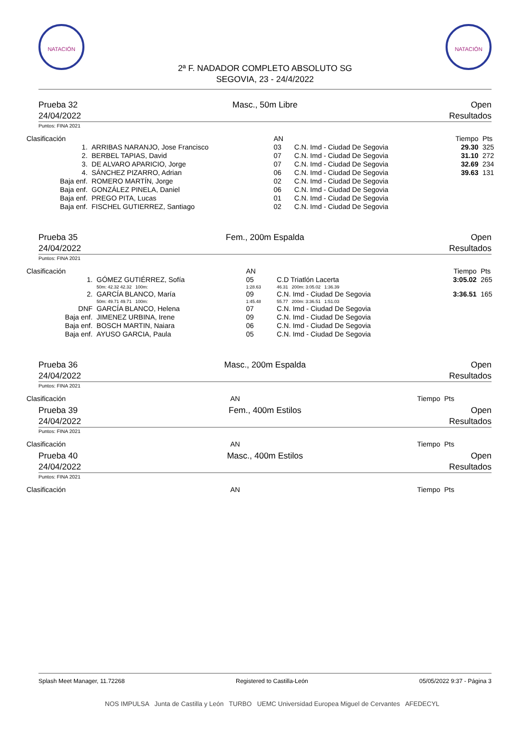NATACIÓN NATACIÓN
2ª F. NADADOR COMPLETO ABSOLUTO SG
SEGOVIA, 23 - 24/4/2022
Prueba 32
24/04/2022
Masc., 50m Libre Open
Resultados
Puntos: FINA 2021
| Clasificación | | AN | | Tiempo | Pts |
| --- | --- | --- | --- | --- | --- |
| 1. | ARRIBAS NARANJO, Jose Francisco | 03 | C.N. Imd - Ciudad De Segovia | 29.30 | 325 |
| 2. | BERBEL TAPIAS, David | 07 | C.N. Imd - Ciudad De Segovia | 31.10 | 272 |
| 3. | DE ALVARO APARICIO, Jorge | 07 | C.N. Imd - Ciudad De Segovia | 32.69 | 234 |
| 4. | SÁNCHEZ PIZARRO, Adrian | 06 | C.N. Imd - Ciudad De Segovia | 39.63 | 131 |
| Baja enf. | ROMERO MARTÍN, Jorge | 02 | C.N. Imd - Ciudad De Segovia | | |
| Baja enf. | GONZÁLEZ PINELA, Daniel | 06 | C.N. Imd - Ciudad De Segovia | | |
| Baja enf. | PREGO PITA, Lucas | 01 | C.N. Imd - Ciudad De Segovia | | |
| Baja enf. | FISCHEL GUTIERREZ, Santiago | 02 | C.N. Imd - Ciudad De Segovia | | |
Prueba 35
24/04/2022
Fem., 200m Espalda Open
Resultados
Puntos: FINA 2021
| Clasificación | | AN | | Tiempo | Pts |
| --- | --- | --- | --- | --- | --- |
| 1. | GÓMEZ GUTIÉRREZ, Sofía | 05 | C.D Triatlón Lacerta | 3:05.02 | 265 |
| | 50m: 42.32 42.32 100m: | 1:28.63 | 46.31 200m: 3:05.02 1:36.39 | | |
| 2. | GARCÍA BLANCO, María | 09 | C.N. Imd - Ciudad De Segovia | 3:36.51 | 165 |
| | 50m: 49.71 49.71 100m: | 1:45.48 | 55.77 200m: 3:36.51 1:51.03 | | |
| DNF | GARCÍA BLANCO, Helena | 07 | C.N. Imd - Ciudad De Segovia | | |
| Baja enf. | JIMENEZ URBINA, Irene | 09 | C.N. Imd - Ciudad De Segovia | | |
| Baja enf. | BOSCH MARTIN, Naiara | 06 | C.N. Imd - Ciudad De Segovia | | |
| Baja enf. | AYUSO GARCIA, Paula | 05 | C.N. Imd - Ciudad De Segovia | | |
Prueba 36
24/04/2022
Masc., 200m Espalda Open
Resultados
Puntos: FINA 2021
| Clasificación | AN | Tiempo | Pts |
| --- | --- | --- | --- |
Prueba 39
24/04/2022
Fem., 400m Estilos Open
Resultados
Puntos: FINA 2021
| Clasificación | AN | Tiempo | Pts |
| --- | --- | --- | --- |
Prueba 40
24/04/2022
Masc., 400m Estilos Open
Resultados
Puntos: FINA 2021
| Clasificación | AN | Tiempo | Pts |
| --- | --- | --- | --- |
Splash Meet Manager, 11.72268 Registered to Castilla-León 05/05/2022 9:37 - Página 3
NOS IMPULSA Junta de Castilla y León TURBO UEMC Universidad Europea Miguel de Cervantes AFEDECYL